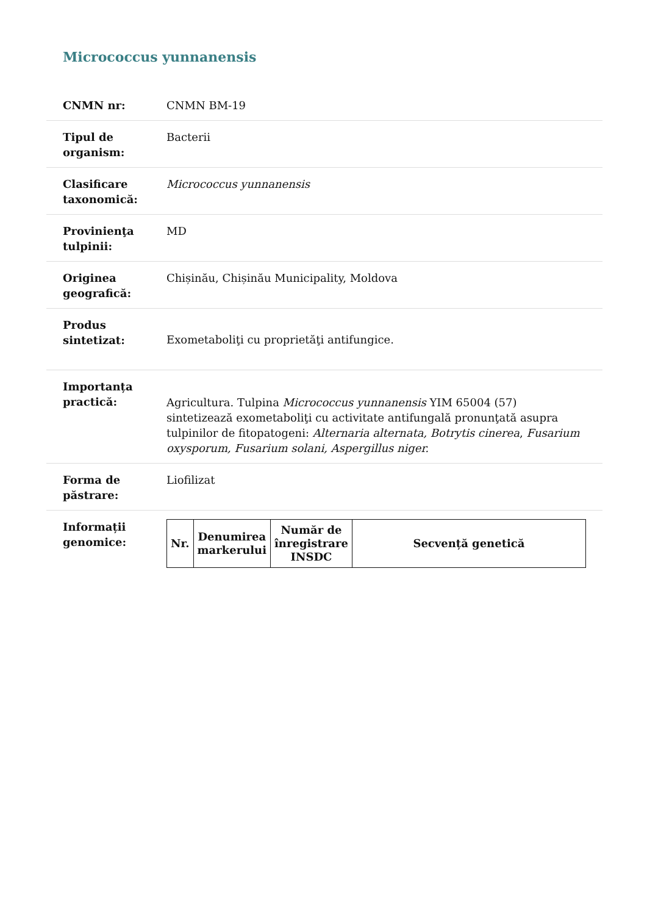Micrococcus yunnanensis
| CNMN nr: | CNMN BM-19 |
| Tipul de organism: | Bacterii |
| Clasificare taxonomică: | Micrococcus yunnanensis |
| Provinienţa tulpinii: | MD |
| Originea geografică: | Chișinău, Chișinău Municipality, Moldova |
| Produs sintetizat: | Exometaboliţi cu proprietăţi antifungice. |
| Importanța practică: | Agricultura. Tulpina Micrococcus yunnanensis YIM 65004 (57) sintetizează exometaboliţi cu activitate antifungală pronunţată asupra tulpinilor de fitopatogeni: Alternaria alternata, Botrytis cinerea , Fusarium oxysporum, Fusarium solani, Aspergillus niger. |
| Forma de păstrare: | Liofilizat |
| Informații genomice: | / Nr. / Denumirea markerului / Număr de înregistrare INSDC / Secvență genetică / / --- / --- / --- / --- / |